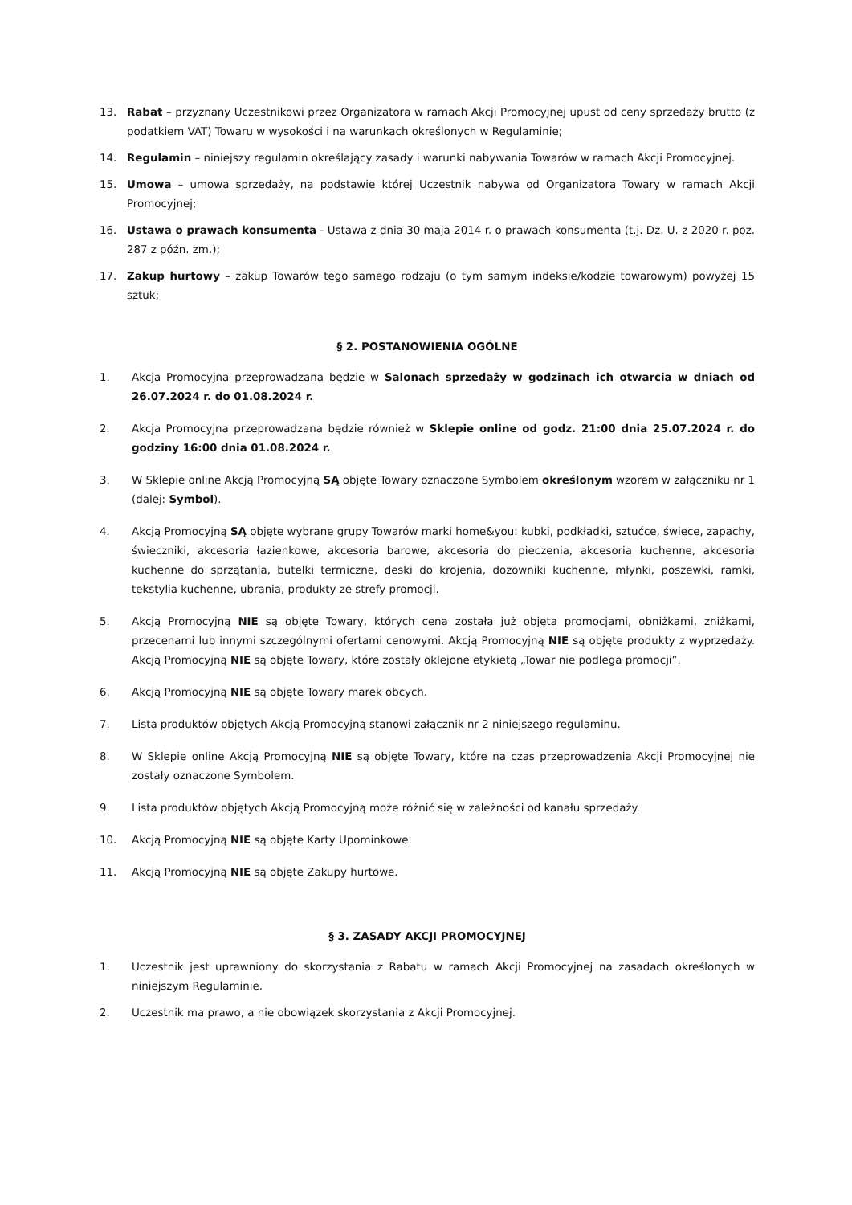13. Rabat – przyznany Uczestnikowi przez Organizatora w ramach Akcji Promocyjnej upust od ceny sprzedaży brutto (z podatkiem VAT) Towaru w wysokości i na warunkach określonych w Regulaminie;
14. Regulamin – niniejszy regulamin określający zasady i warunki nabywania Towarów w ramach Akcji Promocyjnej.
15. Umowa – umowa sprzedaży, na podstawie której Uczestnik nabywa od Organizatora Towary w ramach Akcji Promocyjnej;
16. Ustawa o prawach konsumenta - Ustawa z dnia 30 maja 2014 r. o prawach konsumenta (t.j. Dz. U. z 2020 r. poz. 287 z późn. zm.);
17. Zakup hurtowy – zakup Towarów tego samego rodzaju (o tym samym indeksie/kodzie towarowym) powyżej 15 sztuk;
§ 2. POSTANOWIENIA OGÓLNE
1. Akcja Promocyjna przeprowadzana będzie w Salonach sprzedaży w godzinach ich otwarcia w dniach od 26.07.2024 r. do 01.08.2024 r.
2. Akcja Promocyjna przeprowadzana będzie również w Sklepie online od godz. 21:00 dnia 25.07.2024 r. do godziny 16:00 dnia 01.08.2024 r.
3. W Sklepie online Akcją Promocyjną SĄ objęte Towary oznaczone Symbolem określonym wzorem w załączniku nr 1 (dalej: Symbol).
4. Akcją Promocyjną SĄ objęte wybrane grupy Towarów marki home&you: kubki, podkładki, sztućce, świece, zapachy, świeczniki, akcesoria łazienkowe, akcesoria barowe, akcesoria do pieczenia, akcesoria kuchenne, akcesoria kuchenne do sprzątania, butelki termiczne, deski do krojenia, dozowniki kuchenne, młynki, poszewki, ramki, tekstylia kuchenne, ubrania, produkty ze strefy promocji.
5. Akcją Promocyjną NIE są objęte Towary, których cena została już objęta promocjami, obniżkami, zniżkami, przecenami lub innymi szczególnymi ofertami cenowymi. Akcją Promocyjną NIE są objęte produkty z wyprzedaży. Akcją Promocyjną NIE są objęte Towary, które zostały oklejone etykietą „Towar nie podlega promocji”.
6. Akcją Promocyjną NIE są objęte Towary marek obcych.
7. Lista produktów objętych Akcją Promocyjną stanowi załącznik nr 2 niniejszego regulaminu.
8. W Sklepie online Akcją Promocyjną NIE są objęte Towary, które na czas przeprowadzenia Akcji Promocyjnej nie zostały oznaczone Symbolem.
9. Lista produktów objętych Akcją Promocyjną może różnić się w zależności od kanału sprzedaży.
10. Akcją Promocyjną NIE są objęte Karty Upominkowe.
11. Akcją Promocyjną NIE są objęte Zakupy hurtowe.
§ 3. ZASADY AKCJI PROMOCYJNEJ
1. Uczestnik jest uprawniony do skorzystania z Rabatu w ramach Akcji Promocyjnej na zasadach określonych w niniejszym Regulaminie.
2. Uczestnik ma prawo, a nie obowiązek skorzystania z Akcji Promocyjnej.